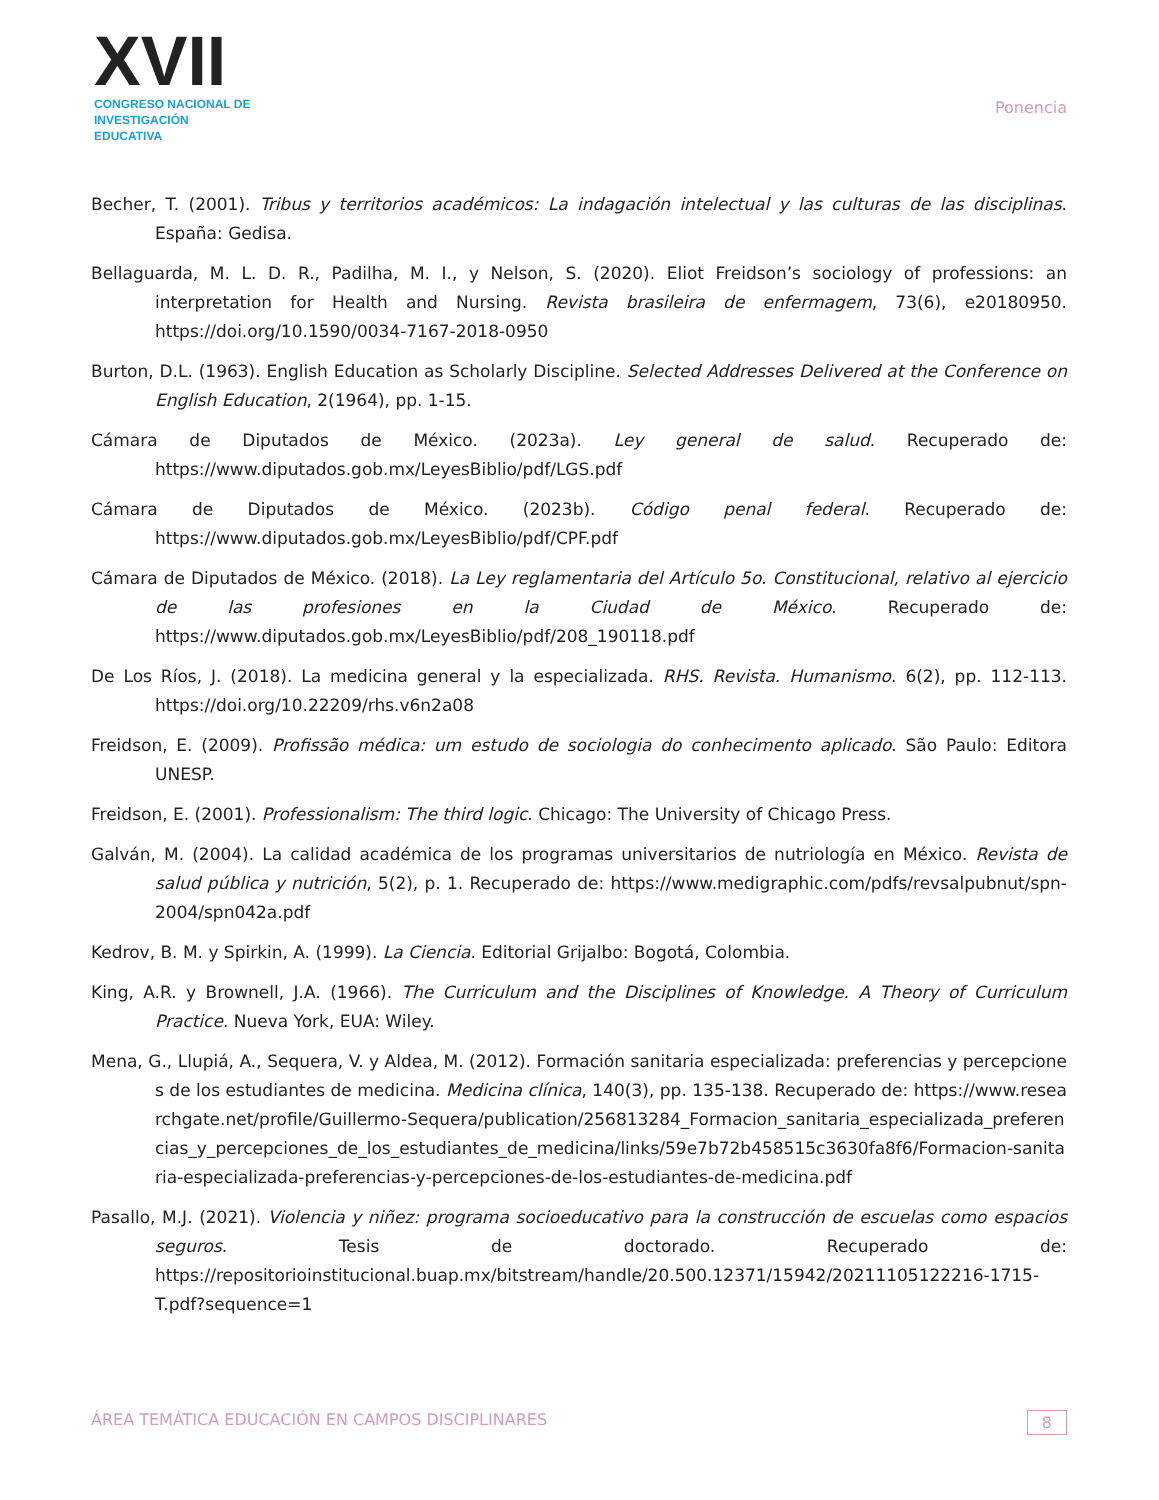XVII
CONGRESO NACIONAL DE
INVESTIGACIÓN EDUCATIVA
Ponencia
Becher, T. (2001). Tribus y territorios académicos: La indagación intelectual y las culturas de las disciplinas. España: Gedisa.
Bellaguarda, M. L. D. R., Padilha, M. I., y Nelson, S. (2020). Eliot Freidson’s sociology of professions: an interpretation for Health and Nursing. Revista brasileira de enfermagem, 73(6), e20180950. https://doi.org/10.1590/0034-7167-2018-0950
Burton, D.L. (1963). English Education as Scholarly Discipline. Selected Addresses Delivered at the Conference on English Education, 2(1964), pp. 1-15.
Cámara de Diputados de México. (2023a). Ley general de salud. Recuperado de: https://www.diputados.gob.mx/LeyesBiblio/pdf/LGS.pdf
Cámara de Diputados de México. (2023b). Código penal federal. Recuperado de: https://www.diputados.gob.mx/LeyesBiblio/pdf/CPF.pdf
Cámara de Diputados de México. (2018). La Ley reglamentaria del Artículo 5o. Constitucional, relativo al ejercicio de las profesiones en la Ciudad de México. Recuperado de: https://www.diputados.gob.mx/LeyesBiblio/pdf/208_190118.pdf
De Los Ríos, J. (2018). La medicina general y la especializada. RHS. Revista. Humanismo. 6(2), pp. 112-113. https://doi.org/10.22209/rhs.v6n2a08
Freidson, E. (2009). Profissão médica: um estudo de sociologia do conhecimento aplicado. São Paulo: Editora UNESP.
Freidson, E. (2001). Professionalism: The third logic. Chicago: The University of Chicago Press.
Galván, M. (2004). La calidad académica de los programas universitarios de nutriología en México. Revista de salud pública y nutrición, 5(2), p. 1. Recuperado de: https://www.medigraphic.com/pdfs/revsalpubnut/spn-2004/spn042a.pdf
Kedrov, B. M. y Spirkin, A. (1999). La Ciencia. Editorial Grijalbo: Bogotá, Colombia.
King, A.R. y Brownell, J.A. (1966). The Curriculum and the Disciplines of Knowledge. A Theory of Curriculum Practice. Nueva York, EUA: Wiley.
Mena, G., Llupiá, A., Sequera, V. y Aldea, M. (2012). Formación sanitaria especializada: preferencias y percepciones de los estudiantes de medicina. Medicina clínica, 140(3), pp. 135-138. Recuperado de: https://www.researchgate.net/profile/Guillermo-Sequera/publication/256813284_Formacion_sanitaria_especializada_preferencias_y_percepciones_de_los_estudiantes_de_medicina/links/59e7b72b458515c3630fa8f6/Formacion-sanitaria-especializada-preferencias-y-percepciones-de-los-estudiantes-de-medicina.pdf
Pasallo, M.J. (2021). Violencia y niñez: programa socioeducativo para la construcción de escuelas como espacios seguros. Tesis de doctorado. Recuperado de: https://repositorioinstitucional.buap.mx/bitstream/handle/20.500.12371/15942/20211105122216-1715-T.pdf?sequence=1
ÁREA TEMÁTICA EDUCACIÓN EN CAMPOS DISCIPLINARES 8